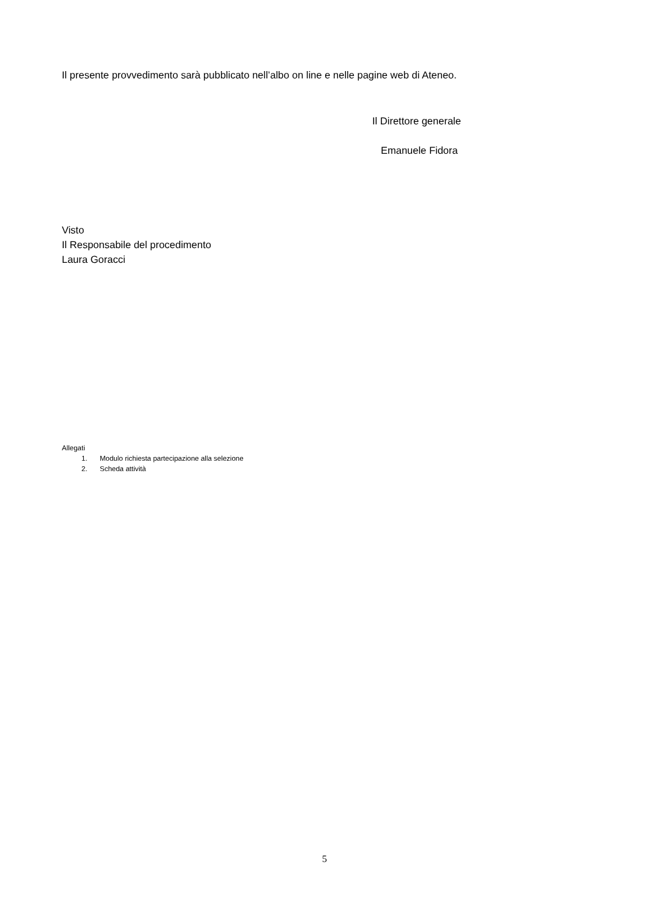Il presente provvedimento sarà pubblicato nell’albo on line e nelle pagine web di Ateneo.
Il Direttore generale
Emanuele Fidora
Visto
Il Responsabile del procedimento
Laura Goracci
Allegati
1. Modulo richiesta partecipazione alla selezione
2. Scheda attività
5